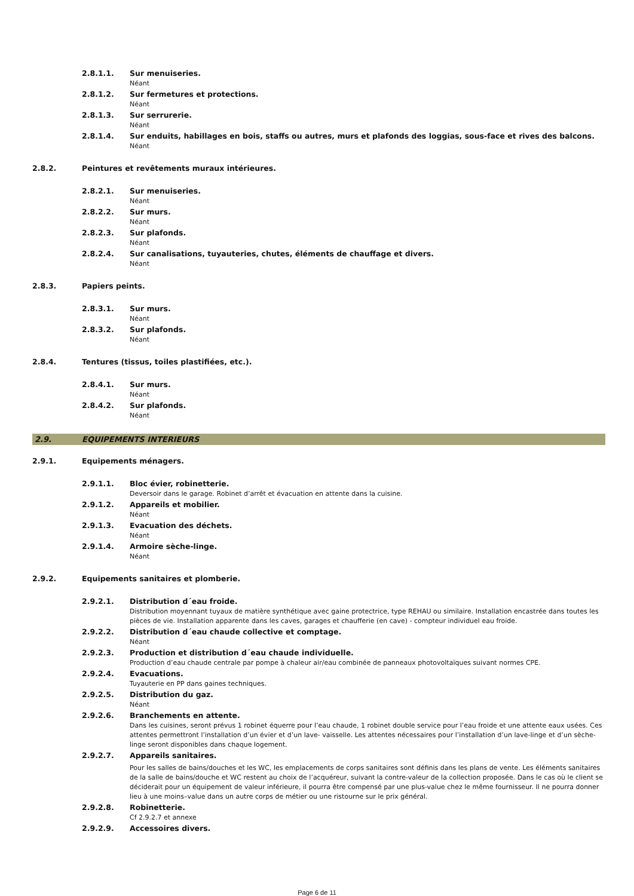2.8.1.1. Sur menuiseries.
Néant
2.8.1.2. Sur fermetures et protections.
Néant
2.8.1.3. Sur serrurerie.
Néant
2.8.1.4. Sur enduits, habillages en bois, staffs ou autres, murs et plafonds des loggias, sous-face et rives des balcons.
Néant
2.8.2. Peintures et revêtements muraux intérieures.
2.8.2.1. Sur menuiseries.
Néant
2.8.2.2. Sur murs.
Néant
2.8.2.3. Sur plafonds.
Néant
2.8.2.4. Sur canalisations, tuyauteries, chutes, éléments de chauffage et divers.
Néant
2.8.3. Papiers peints.
2.8.3.1. Sur murs.
Néant
2.8.3.2. Sur plafonds.
Néant
2.8.4. Tentures (tissus, toiles plastifiées, etc.).
2.8.4.1. Sur murs.
Néant
2.8.4.2. Sur plafonds.
Néant
2.9. EQUIPEMENTS INTERIEURS
2.9.1. Equipements ménagers.
2.9.1.1. Bloc évier, robinetterie.
Deversoir dans le garage. Robinet d’arrêt et évacuation en attente dans la cuisine.
2.9.1.2. Appareils et mobilier.
Néant
2.9.1.3. Evacuation des déchets.
Néant
2.9.1.4. Armoire sèche-linge.
Néant
2.9.2. Equipements sanitaires et plomberie.
2.9.2.1. Distribution d´eau froide.
Distribution moyennant tuyaux de matière synthétique avec gaine protectrice, type REHAU ou similaire. Installation encastrée dans toutes les pièces de vie. Installation apparente dans les caves, garages et chaufferie (en cave) - compteur individuel eau froide.
2.9.2.2. Distribution d´eau chaude collective et comptage.
Néant
2.9.2.3. Production et distribution d´eau chaude individuelle.
Production d’eau chaude centrale par pompe à chaleur air/eau combinée de panneaux photovoltaïques suivant normes CPE.
2.9.2.4. Evacuations.
Tuyauterie en PP dans gaines techniques.
2.9.2.5. Distribution du gaz.
Néant
2.9.2.6. Branchements en attente.
Dans les cuisines, seront prévus 1 robinet équerre pour l’eau chaude, 1 robinet double service pour l’eau froide et une attente eaux usées. Ces attentes permettront l’installation d’un évier et d’un lave- vaisselle. Les attentes nécessaires pour l’installation d’un lave-linge et d’un sèche-linge seront disponibles dans chaque logement.
2.9.2.7. Appareils sanitaires.
Pour les salles de bains/douches et les WC, les emplacements de corps sanitaires sont définis dans les plans de vente. Les éléments sanitaires de la salle de bains/douche et WC restent au choix de l’acquéreur, suivant la contre-valeur de la collection proposée. Dans le cas où le client se déciderait pour un équipement de valeur inférieure, il pourra être compensé par une plus-value chez le même fournisseur. Il ne pourra donner lieu à une moins–value dans un autre corps de métier ou une ristourne sur le prix général.
2.9.2.8. Robinetterie.
Cf 2.9.2.7 et annexe
2.9.2.9. Accessoires divers.
Page 6 de 11